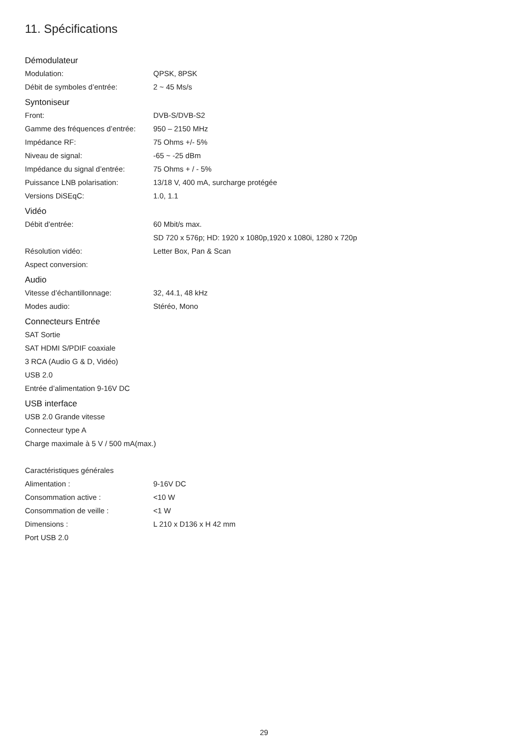11. Spécifications
Démodulateur
| Modulation: | QPSK, 8PSK |
| Débit de symboles d’entrée: | 2 ~ 45 Ms/s |
Syntoniseur
| Front: | DVB-S/DVB-S2 |
| Gamme des fréquences d’entrée: | 950 – 2150 MHz |
| Impédance RF: | 75 Ohms +/- 5% |
| Niveau de signal: | -65 ~ -25 dBm |
| Impédance du signal d’entrée: | 75 Ohms + / - 5% |
| Puissance LNB polarisation: | 13/18 V, 400 mA, surcharge protégée |
| Versions DiSEqC: | 1.0, 1.1 |
Vidéo
| Débit d’entrée: | 60 Mbit/s max. |
| | SD 720 x 576p; HD: 1920 x 1080p,1920 x 1080i, 1280 x 720p |
| Résolution vidéo: | Letter Box, Pan & Scan |
| Aspect conversion: | |
Audio
| Vitesse d’échantillonnage: | 32, 44.1, 48 kHz |
| Modes audio: | Stéréo, Mono |
Connecteurs Entrée
SAT Sortie
SAT HDMI S/PDIF coaxiale
3 RCA (Audio G & D, Vidéo)
USB 2.0
Entrée d’alimentation 9-16V DC
USB interface
USB 2.0 Grande vitesse
Connecteur type A
Charge maximale à 5 V / 500 mA(max.)
Caractéristiques générales
| Alimentation : | 9-16V DC |
| Consommation active : | <10 W |
| Consommation de veille : | <1 W |
| Dimensions : | L 210 x D136 x H 42 mm |
| Port USB 2.0 | |
29